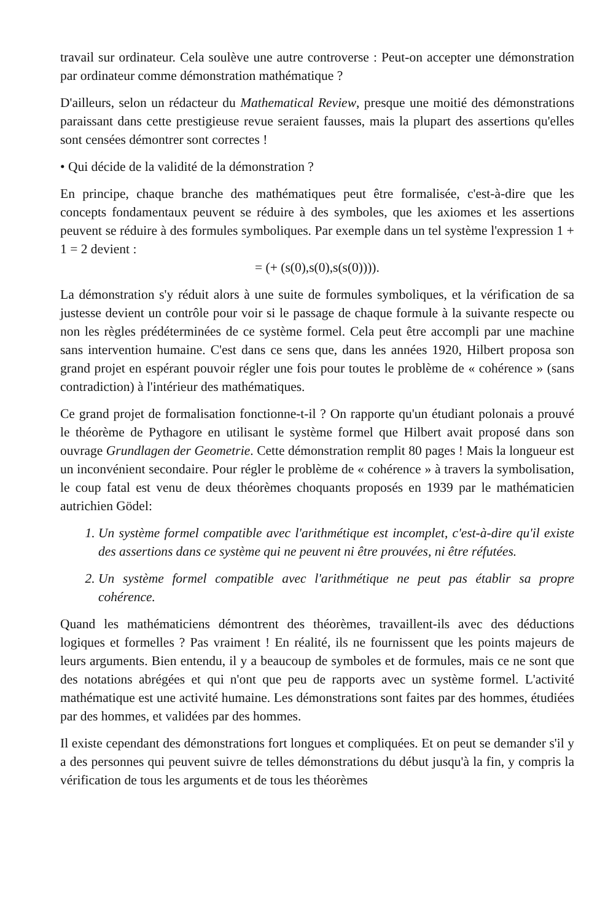travail sur ordinateur. Cela soulève une autre controverse : Peut-on accepter une démonstration par ordinateur comme démonstration mathématique ?
D'ailleurs, selon un rédacteur du Mathematical Review, presque une moitié des démonstrations paraissant dans cette prestigieuse revue seraient fausses, mais la plupart des assertions qu'elles sont censées démontrer sont correctes !
• Qui décide de la validité de la démonstration ?
En principe, chaque branche des mathématiques peut être formalisée, c'est-à-dire que les concepts fondamentaux peuvent se réduire à des symboles, que les axiomes et les assertions peuvent se réduire à des formules symboliques. Par exemple dans un tel système l'expression 1 + 1 = 2 devient :
= (+ (s(0),s(0),s(s(0)))).
La démonstration s'y réduit alors à une suite de formules symboliques, et la vérification de sa justesse devient un contrôle pour voir si le passage de chaque formule à la suivante respecte ou non les règles prédéterminées de ce système formel. Cela peut être accompli par une machine sans intervention humaine. C'est dans ce sens que, dans les années 1920, Hilbert proposa son grand projet en espérant pouvoir régler une fois pour toutes le problème de « cohérence » (sans contradiction) à l'intérieur des mathématiques.
Ce grand projet de formalisation fonctionne-t-il ? On rapporte qu'un étudiant polonais a prouvé le théorème de Pythagore en utilisant le système formel que Hilbert avait proposé dans son ouvrage Grundlagen der Geometrie. Cette démonstration remplit 80 pages ! Mais la longueur est un inconvénient secondaire. Pour régler le problème de « cohérence » à travers la symbolisation, le coup fatal est venu de deux théorèmes choquants proposés en 1939 par le mathématicien autrichien Gödel:
1. Un système formel compatible avec l'arithmétique est incomplet, c'est-à-dire qu'il existe des assertions dans ce système qui ne peuvent ni être prouvées, ni être réfutées.
2. Un système formel compatible avec l'arithmétique ne peut pas établir sa propre cohérence.
Quand les mathématiciens démontrent des théorèmes, travaillent-ils avec des déductions logiques et formelles ? Pas vraiment ! En réalité, ils ne fournissent que les points majeurs de leurs arguments. Bien entendu, il y a beaucoup de symboles et de formules, mais ce ne sont que des notations abrégées et qui n'ont que peu de rapports avec un système formel. L'activité mathématique est une activité humaine. Les démonstrations sont faites par des hommes, étudiées par des hommes, et validées par des hommes.
Il existe cependant des démonstrations fort longues et compliquées. Et on peut se demander s'il y a des personnes qui peuvent suivre de telles démonstrations du début jusqu'à la fin, y compris la vérification de tous les arguments et de tous les théorèmes